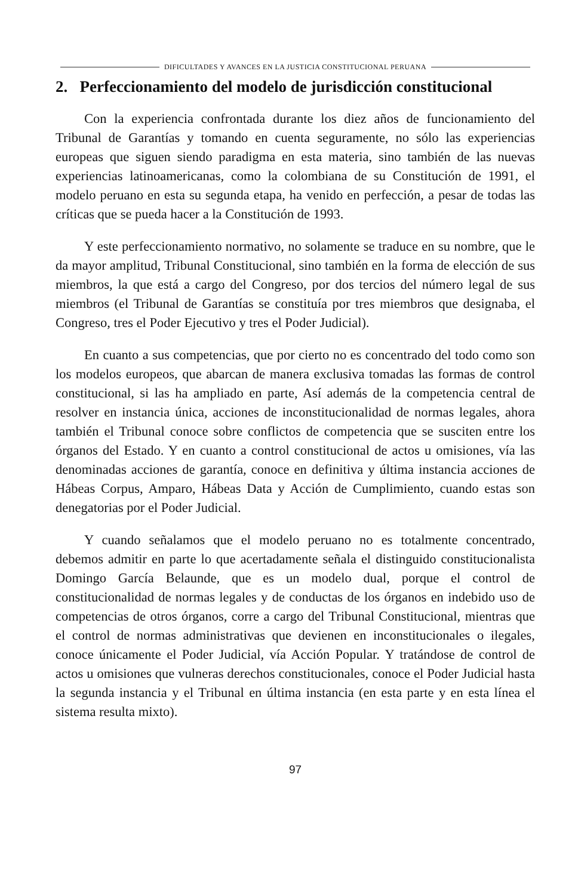DIFICULTADES Y AVANCES EN LA JUSTICIA CONSTITUCIONAL PERUANA
2. Perfeccionamiento del modelo de jurisdicción constitucional
Con la experiencia confrontada durante los diez años de funcionamiento del Tribunal de Garantías y tomando en cuenta seguramente, no sólo las experiencias europeas que siguen siendo paradigma en esta materia, sino también de las nuevas experiencias latinoamericanas, como la colombiana de su Constitución de 1991, el modelo peruano en esta su segunda etapa, ha venido en perfección, a pesar de todas las críticas que se pueda hacer a la Constitución de 1993.
Y este perfeccionamiento normativo, no solamente se traduce en su nombre, que le da mayor amplitud, Tribunal Constitucional, sino también en la forma de elección de sus miembros, la que está a cargo del Congreso, por dos tercios del número legal de sus miembros (el Tribunal de Garantías se constituía por tres miembros que designaba, el Congreso, tres el Poder Ejecutivo y tres el Poder Judicial).
En cuanto a sus competencias, que por cierto no es concentrado del todo como son los modelos europeos, que abarcan de manera exclusiva tomadas las formas de control constitucional, si las ha ampliado en parte, Así además de la competencia central de resolver en instancia única, acciones de inconstitucionalidad de normas legales, ahora también el Tribunal conoce sobre conflictos de competencia que se susciten entre los órganos del Estado. Y en cuanto a control constitucional de actos u omisiones, vía las denominadas acciones de garantía, conoce en definitiva y última instancia acciones de Hábeas Corpus, Amparo, Hábeas Data y Acción de Cumplimiento, cuando estas son denegatorias por el Poder Judicial.
Y cuando señalamos que el modelo peruano no es totalmente concentrado, debemos admitir en parte lo que acertadamente señala el distinguido constitucionalista Domingo García Belaunde, que es un modelo dual, porque el control de constitucionalidad de normas legales y de conductas de los órganos en indebido uso de competencias de otros órganos, corre a cargo del Tribunal Constitucional, mientras que el control de normas administrativas que devienen en inconstitucionales o ilegales, conoce únicamente el Poder Judicial, vía Acción Popular. Y tratándose de control de actos u omisiones que vulneras derechos constitucionales, conoce el Poder Judicial hasta la segunda instancia y el Tribunal en última instancia (en esta parte y en esta línea el sistema resulta mixto).
97